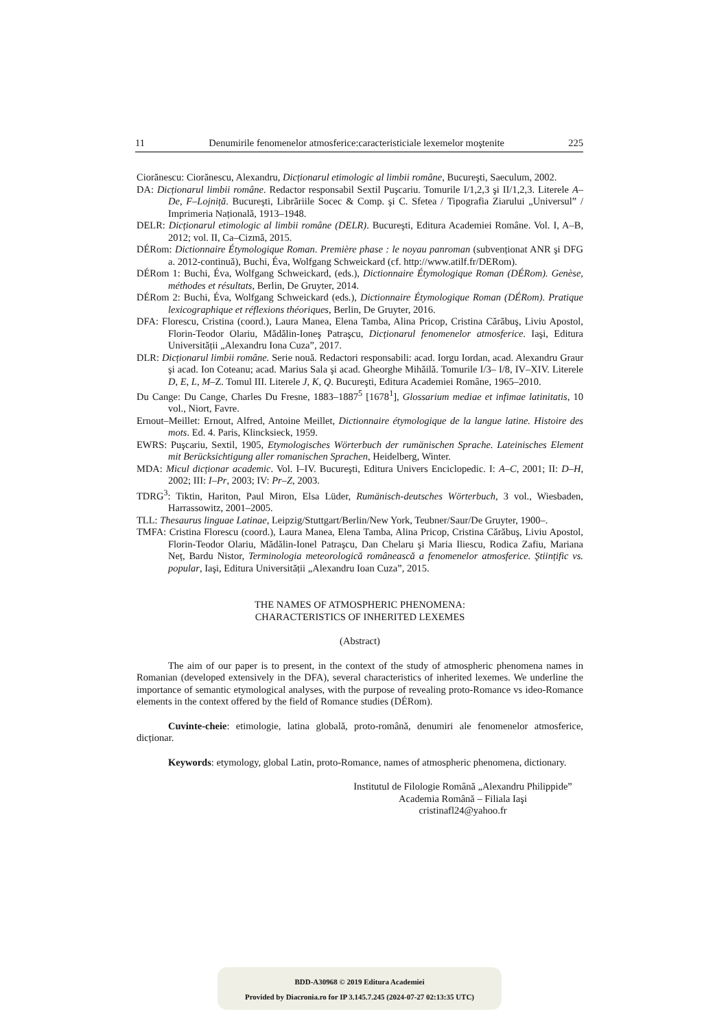11 Denumirile fenomenelor atmosferice:caracteristiciale lexemelor moştenite 225
Ciorănescu: Ciorănescu, Alexandru, Dicționarul etimologic al limbii române, Bucureşti, Saeculum, 2002.
DA: Dicționarul limbii române. Redactor responsabil Sextil Puşcariu. Tomurile I/1,2,3 şi II/1,2,3. Literele A–De, F–Lojniță. Bucureşti, Librăriile Socec & Comp. şi C. Sfetea / Tipografia Ziarului „Universul” / Imprimeria Națională, 1913–1948.
DELR: Dicționarul etimologic al limbii române (DELR). Bucureşti, Editura Academiei Române. Vol. I, A–B, 2012; vol. II, Ca–Cizmă, 2015.
DÉRom: Dictionnaire Étymologique Roman. Première phase : le noyau panroman (subvenționat ANR şi DFG a. 2012-continuă), Buchi, Éva, Wolfgang Schweickard (cf. http://www.atilf.fr/DERom).
DÉRom 1: Buchi, Éva, Wolfgang Schweickard, (eds.), Dictionnaire Étymologique Roman (DÉRom). Genèse, méthodes et résultats, Berlin, De Gruyter, 2014.
DÉRom 2: Buchi, Éva, Wolfgang Schweickard (eds.), Dictionnaire Étymologique Roman (DÉRom). Pratique lexicographique et réflexions théoriques, Berlin, De Gruyter, 2016.
DFA: Florescu, Cristina (coord.), Laura Manea, Elena Tamba, Alina Pricop, Cristina Cărăbuş, Liviu Apostol, Florin-Teodor Olariu, Mădălin-Ioneş Patraşcu, Dicționarul fenomenelor atmosferice. Iaşi, Editura Universității „Alexandru Iona Cuza”, 2017.
DLR: Dicționarul limbii române. Serie nouă. Redactori responsabili: acad. Iorgu Iordan, acad. Alexandru Graur şi acad. Ion Coteanu; acad. Marius Sala şi acad. Gheorghe Mihăilă. Tomurile I/3– I/8, IV–XIV. Literele D, E, L, M–Z. Tomul III. Literele J, K, Q. Bucureşti, Editura Academiei Române, 1965–2010.
Du Cange: Du Cange, Charles Du Fresne, 1883–1887<sup>5</sup> [1678<sup>1</sup>], Glossarium mediae et infimae latinitatis, 10 vol., Niort, Favre.
Ernout–Meillet: Ernout, Alfred, Antoine Meillet, Dictionnaire étymologique de la langue latine. Histoire des mots. Ed. 4. Paris, Klincksieck, 1959.
EWRS: Puşcariu, Sextil, 1905, Etymologisches Wörterbuch der rumänischen Sprache. Lateinisches Element mit Berücksichtigung aller romanischen Sprachen, Heidelberg, Winter.
MDA: Micul dicționar academic. Vol. I–IV. Bucureşti, Editura Univers Enciclopedic. I: A–C, 2001; II: D–H, 2002; III: I–Pr, 2003; IV: Pr–Z, 2003.
TDRG<sup>3</sup>: Tiktin, Hariton, Paul Miron, Elsa Lüder, Rumänisch-deutsches Wörterbuch, 3 vol., Wiesbaden, Harrassowitz, 2001–2005.
TLL: Thesaurus linguae Latinae, Leipzig/Stuttgart/Berlin/New York, Teubner/Saur/De Gruyter, 1900–.
TMFA: Cristina Florescu (coord.), Laura Manea, Elena Tamba, Alina Pricop, Cristina Cărăbuş, Liviu Apostol, Florin-Teodor Olariu, Mădălin-Ionel Patraşcu, Dan Chelaru şi Maria Iliescu, Rodica Zafiu, Mariana Neț, Bardu Nistor, Terminologia meteorologică românească a fenomenelor atmosferice. Ştiințific vs. popular, Iaşi, Editura Universității „Alexandru Ioan Cuza”, 2015.
THE NAMES OF ATMOSPHERIC PHENOMENA:
CHARACTERISTICS OF INHERITED LEXEMES
(Abstract)
The aim of our paper is to present, in the context of the study of atmospheric phenomena names in Romanian (developed extensively in the DFA), several characteristics of inherited lexemes. We underline the importance of semantic etymological analyses, with the purpose of revealing proto-Romance vs ideo-Romance elements in the context offered by the field of Romance studies (DÉRom).
Cuvinte-cheie: etimologie, latina globală, proto-română, denumiri ale fenomenelor atmosferice, dicționar.
Keywords: etymology, global Latin, proto-Romance, names of atmospheric phenomena, dictionary.
Institutul de Filologie Română „Alexandru Philippide”
Academia Română – Filiala Iaşi
cristinafl24@yahoo.fr
BDD-A30968 © 2019 Editura Academiei
Provided by Diacronia.ro for IP 3.145.7.245 (2024-07-27 02:13:35 UTC)